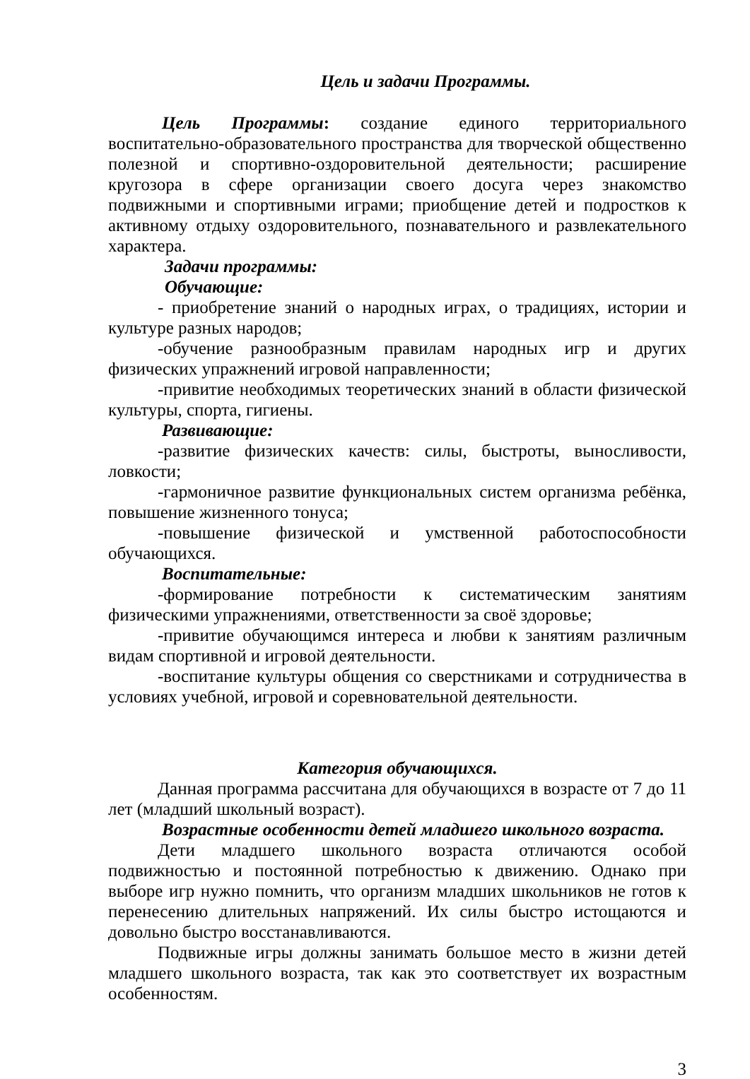Цель и задачи Программы.
Цель Программы: создание единого территориального воспитательно-образовательного пространства для творческой общественно полезной и спортивно-оздоровительной деятельности; расширение кругозора в сфере организации своего досуга через знакомство подвижными и спортивными играми; приобщение детей и подростков к активному отдыху оздоровительного, познавательного и развлекательного характера.
Задачи программы:
Обучающие:
- приобретение знаний о народных играх, о традициях, истории и культуре разных народов;
-обучение разнообразным правилам народных игр и других физических упражнений игровой направленности;
-привитие необходимых теоретических знаний в области физической культуры, спорта, гигиены.
Развивающие:
-развитие физических качеств: силы, быстроты, выносливости, ловкости;
-гармоничное развитие функциональных систем организма ребёнка, повышение жизненного тонуса;
-повышение физической и умственной работоспособности обучающихся.
Воспитательные:
-формирование потребности к систематическим занятиям физическими упражнениями, ответственности за своё здоровье;
-привитие обучающимся интереса и любви к занятиям различным видам спортивной и игровой деятельности.
-воспитание культуры общения со сверстниками и сотрудничества в условиях учебной, игровой и соревновательной деятельности.
Категория обучающихся.
Данная программа рассчитана для обучающихся в возрасте от 7 до 11 лет (младший школьный возраст).
Возрастные особенности детей младшего школьного возраста.
Дети младшего школьного возраста отличаются особой подвижностью и постоянной потребностью к движению. Однако при выборе игр нужно помнить, что организм младших школьников не готов к перенесению длительных напряжений. Их силы быстро истощаются и довольно быстро восстанавливаются.
Подвижные игры должны занимать большое место в жизни детей младшего школьного возраста, так как это соответствует их возрастным особенностям.
3